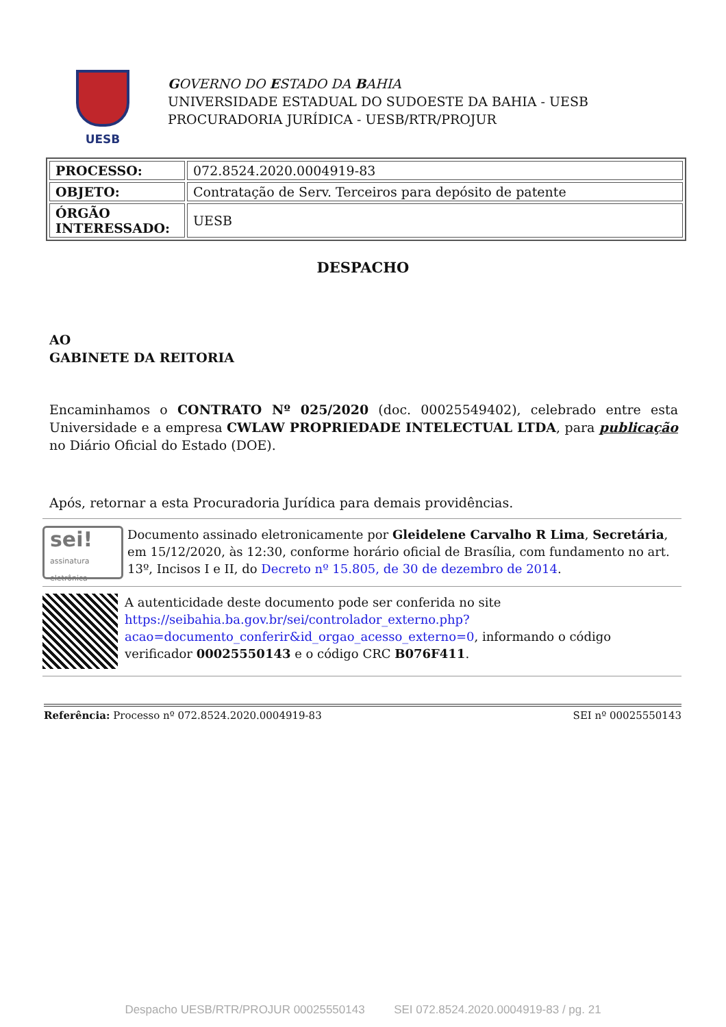UESB
GOVERNO DO ESTADO DA BAHIA
UNIVERSIDADE ESTADUAL DO SUDOESTE DA BAHIA - UESB
PROCURADORIA JURÍDICA - UESB/RTR/PROJUR
| PROCESSO: | 072.8524.2020.0004919-83 |
| OBJETO: | Contratação de Serv. Terceiros para depósito de patente |
| ÓRGÃO INTERESSADO: | UESB |
DESPACHO
AO
GABINETE DA REITORIA
Encaminhamos o CONTRATO Nº 025/2020 (doc. 00025549402), celebrado entre esta Universidade e a empresa CWLAW PROPRIEDADE INTELECTUAL LTDA, para publicação no Diário Oficial do Estado (DOE).
Após, retornar a esta Procuradoria Jurídica para demais providências.
sei!
assinatura eletrônica
Documento assinado eletronicamente por Gleidelene Carvalho R Lima, Secretária, em 15/12/2020, às 12:30, conforme horário oficial de Brasília, com fundamento no art. 13º, Incisos I e II, do Decreto nº 15.805, de 30 de dezembro de 2014.
A autenticidade deste documento pode ser conferida no site https://seibahia.ba.gov.br/sei/controlador_externo.php?acao=documento_conferir&id_orgao_acesso_externo=0, informando o código verificador 00025550143 e o código CRC B076F411.
Referência: Processo nº 072.8524.2020.0004919-83 SEI nº 00025550143
Despacho UESB/RTR/PROJUR 00025550143 SEI 072.8524.2020.0004919-83 / pg. 21